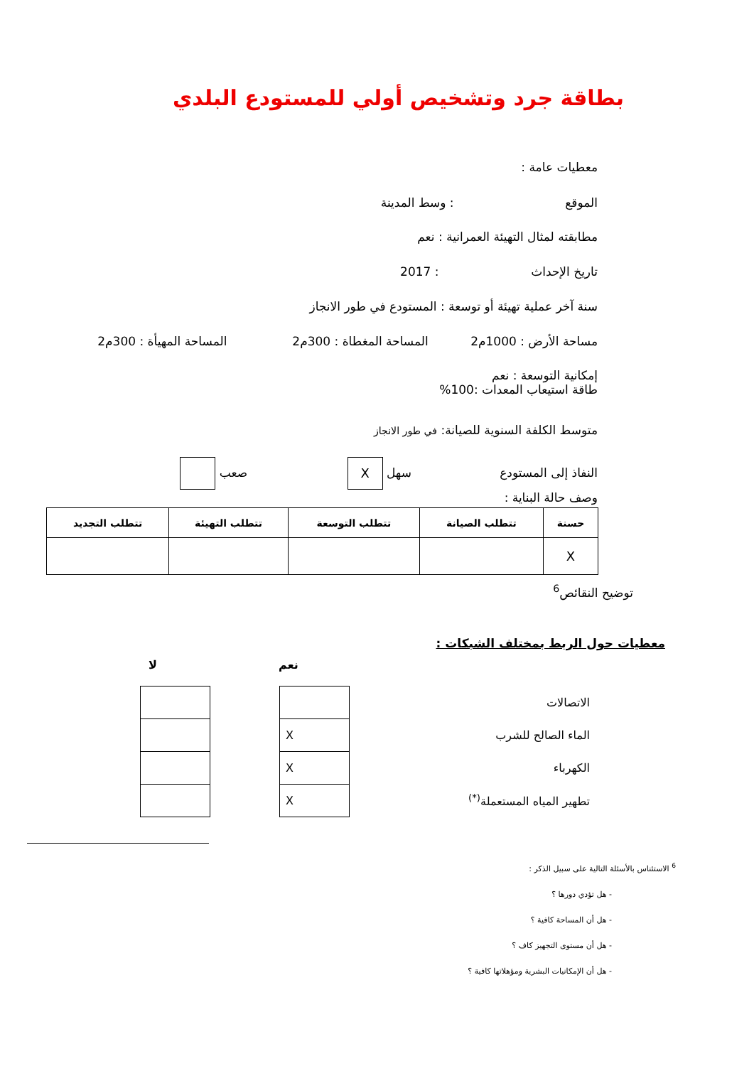بطاقة جرد وتشخيص أولي للمستودع البلدي
معطيات عامة :
الموقع : وسط المدينة
مطابقته لمثال التهيئة العمرانية : نعم
تاريخ الإحداث : 2017
سنة آخر عملية تهيئة أو توسعة : المستودع في طور الانجاز
مساحة الأرض : 1000م2 المساحة المغطاة : 300م2 المساحة المهيأة : 300م2
إمكانية التوسعة : نعم
طاقة استيعاب المعدات :100%
متوسط الكلفة السنوية للصيانة: في طور الانجاز
النفاذ إلى المستودع سهل X صعب
وصف حالة البناية :
| حسنة | تتطلب الصيانة | تتطلب التوسعة | تتطلب التهيئة | تتطلب التجديد |
| --- | --- | --- | --- | --- |
| X | | | | |
توضيح النقائص<sup>6</sup>
معطيات حول الربط بمختلف الشبكات :
| نعم | | لا |
| --- | --- | --- |
| الاتصالات | | | | |
| الماء الصالح للشرب | | X | | |
| الكهرباء | | X | | |
| تطهير المياه المستعملة<sup>(*)</sup> | | X | | |
<sup>6</sup> الاستئناس بالأسئلة التالية على سبيل الذكر :
- هل تؤدي دورها ؟
- هل أن المساحة كافية ؟
- هل أن مستوى التجهيز كاف ؟
- هل أن الإمكانيات البشرية ومؤهلاتها كافية ؟